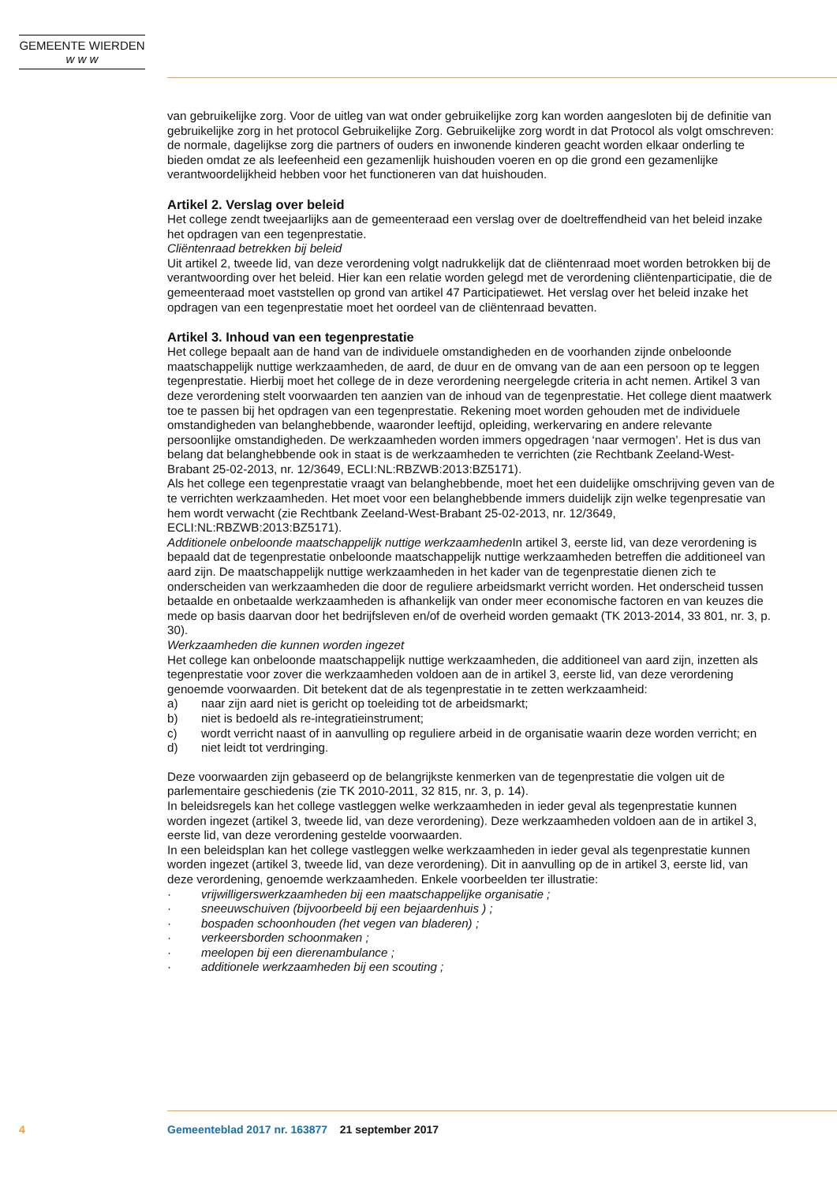GEMEENTE WIERDEN
w w w
van gebruikelijke zorg. Voor de uitleg van wat onder gebruikelijke zorg kan worden aangesloten bij de definitie van gebruikelijke zorg in het protocol Gebruikelijke Zorg. Gebruikelijke zorg wordt in dat Protocol als volgt omschreven: de normale, dagelijkse zorg die partners of ouders en inwonende kinderen geacht worden elkaar onderling te bieden omdat ze als leefeenheid een gezamenlijk huishouden voeren en op die grond een gezamenlijke verantwoordelijkheid hebben voor het functioneren van dat huishouden.
Artikel 2. Verslag over beleid
Het college zendt tweejaarlijks aan de gemeenteraad een verslag over de doeltreffendheid van het beleid inzake het opdragen van een tegenprestatie.
Cliëntenraad betrekken bij beleid
Uit artikel 2, tweede lid, van deze verordening volgt nadrukkelijk dat de cliëntenraad moet worden betrokken bij de verantwoording over het beleid. Hier kan een relatie worden gelegd met de verordening cliëntenparticipatie, die de gemeenteraad moet vaststellen op grond van artikel 47 Participatiewet. Het verslag over het beleid inzake het opdragen van een tegenprestatie moet het oordeel van de cliëntenraad bevatten.
Artikel 3. Inhoud van een tegenprestatie
Het college bepaalt aan de hand van de individuele omstandigheden en de voorhanden zijnde onbeloonde maatschappelijk nuttige werkzaamheden, de aard, de duur en de omvang van de aan een persoon op te leggen tegenprestatie. Hierbij moet het college de in deze verordening neergelegde criteria in acht nemen. Artikel 3 van deze verordening stelt voorwaarden ten aanzien van de inhoud van de tegenprestatie. Het college dient maatwerk toe te passen bij het opdragen van een tegenprestatie. Rekening moet worden gehouden met de individuele omstandigheden van belanghebbende, waaronder leeftijd, opleiding, werkervaring en andere relevante persoonlijke omstandigheden. De werkzaamheden worden immers opgedragen ‘naar vermogen’. Het is dus van belang dat belanghebbende ook in staat is de werkzaamheden te verrichten (zie Rechtbank Zeeland-West-Brabant 25-02-2013, nr. 12/3649, ECLI:NL:RBZWB:2013:BZ5171).
Als het college een tegenprestatie vraagt van belanghebbende, moet het een duidelijke omschrijving geven van de te verrichten werkzaamheden. Het moet voor een belanghebbende immers duidelijk zijn welke tegenpresatie van hem wordt verwacht (zie Rechtbank Zeeland-West-Brabant 25-02-2013, nr. 12/3649, ECLI:NL:RBZWB:2013:BZ5171).
Additionele onbeloonde maatschappelijk nuttige werkzaamheden In artikel 3, eerste lid, van deze verordening is bepaald dat de tegenprestatie onbeloonde maatschappelijk nuttige werkzaamheden betreffen die additioneel van aard zijn. De maatschappelijk nuttige werkzaamheden in het kader van de tegenprestatie dienen zich te onderscheiden van werkzaamheden die door de reguliere arbeidsmarkt verricht worden. Het onderscheid tussen betaalde en onbetaalde werkzaamheden is afhankelijk van onder meer economische factoren en van keuzes die mede op basis daarvan door het bedrijfsleven en/of de overheid worden gemaakt (TK 2013-2014, 33 801, nr. 3, p. 30).
Werkzaamheden die kunnen worden ingezet
Het college kan onbeloonde maatschappelijk nuttige werkzaamheden, die additioneel van aard zijn, inzetten als tegenprestatie voor zover die werkzaamheden voldoen aan de in artikel 3, eerste lid, van deze verordening genoemde voorwaarden. Dit betekent dat de als tegenprestatie in te zetten werkzaamheid:
a) naar zijn aard niet is gericht op toeleiding tot de arbeidsmarkt;
b) niet is bedoeld als re-integratieinstrument;
c) wordt verricht naast of in aanvulling op reguliere arbeid in de organisatie waarin deze worden verricht; en
d) niet leidt tot verdringing.
Deze voorwaarden zijn gebaseerd op de belangrijkste kenmerken van de tegenprestatie die volgen uit de parlementaire geschiedenis (zie TK 2010-2011, 32 815, nr. 3, p. 14).
In beleidsregels kan het college vastleggen welke werkzaamheden in ieder geval als tegenprestatie kunnen worden ingezet (artikel 3, tweede lid, van deze verordening). Deze werkzaamheden voldoen aan de in artikel 3, eerste lid, van deze verordening gestelde voorwaarden.
In een beleidsplan kan het college vastleggen welke werkzaamheden in ieder geval als tegenprestatie kunnen worden ingezet (artikel 3, tweede lid, van deze verordening). Dit in aanvulling op de in artikel 3, eerste lid, van deze verordening, genoemde werkzaamheden. Enkele voorbeelden ter illustratie:
· vrijwilligerswerkzaamheden bij een maatschappelijke organisatie ;
· sneeuwschuiven (bijvoorbeeld bij een bejaardenhuis ) ;
· bospaden schoonhouden (het vegen van bladeren) ;
· verkeersborden schoonmaken ;
· meelopen bij een dierenambulance ;
· additionele werkzaamheden bij een scouting ;
4 Gemeenteblad 2017 nr. 163877 21 september 2017